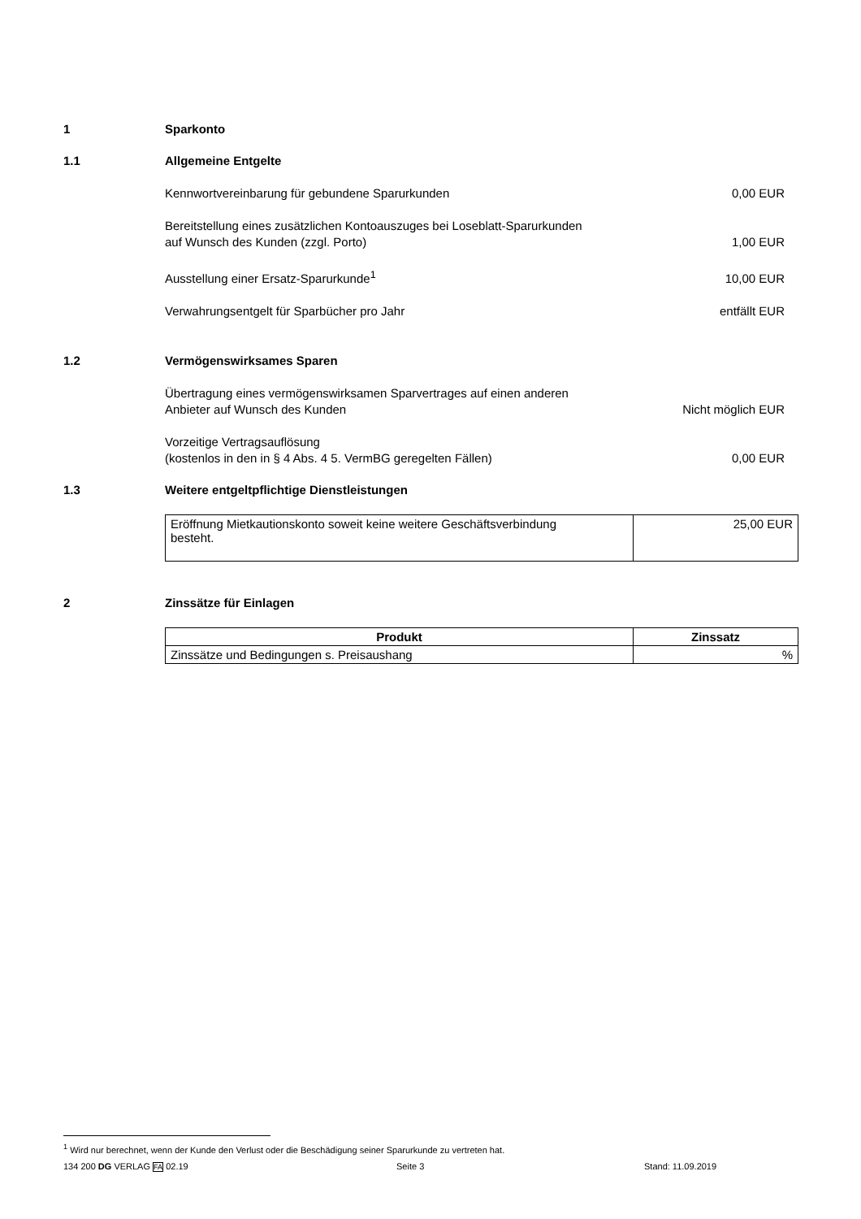1 Sparkonto
1.1 Allgemeine Entgelte
Kennwortvereinbarung für gebundene Sparurkunden 0,00 EUR
Bereitstellung eines zusätzlichen Kontoauszuges bei Loseblatt-Sparurkunden
auf Wunsch des Kunden (zzgl. Porto) 1,00 EUR
Ausstellung einer Ersatz-Sparurkunde<sup>1</sup> 10,00 EUR
Verwahrungsentgelt für Sparbücher pro Jahr entfällt EUR
1.2 Vermögenswirksames Sparen
Übertragung eines vermögenswirksamen Sparvertrages auf einen anderen
Anbieter auf Wunsch des Kunden Nicht möglich EUR
Vorzeitige Vertragsauflösung
(kostenlos in den in § 4 Abs. 4 5. VermBG geregelten Fällen) 0,00 EUR
1.3 Weitere entgeltpflichtige Dienstleistungen
| Eröffnung Mietkautionskonto soweit keine weitere Geschäftsverbindung besteht. | 25,00 EUR |
2 Zinssätze für Einlagen
| Produkt | Zinssatz |
| --- | --- |
| Zinssätze und Bedingungen s. Preisaushang | % |
<sup>1</sup> Wird nur berechnet, wenn der Kunde den Verlust oder die Beschädigung seiner Sparurkunde zu vertreten hat.
134 200 DG VERLAG FA 02.19 Seite 3 Stand: 11.09.2019